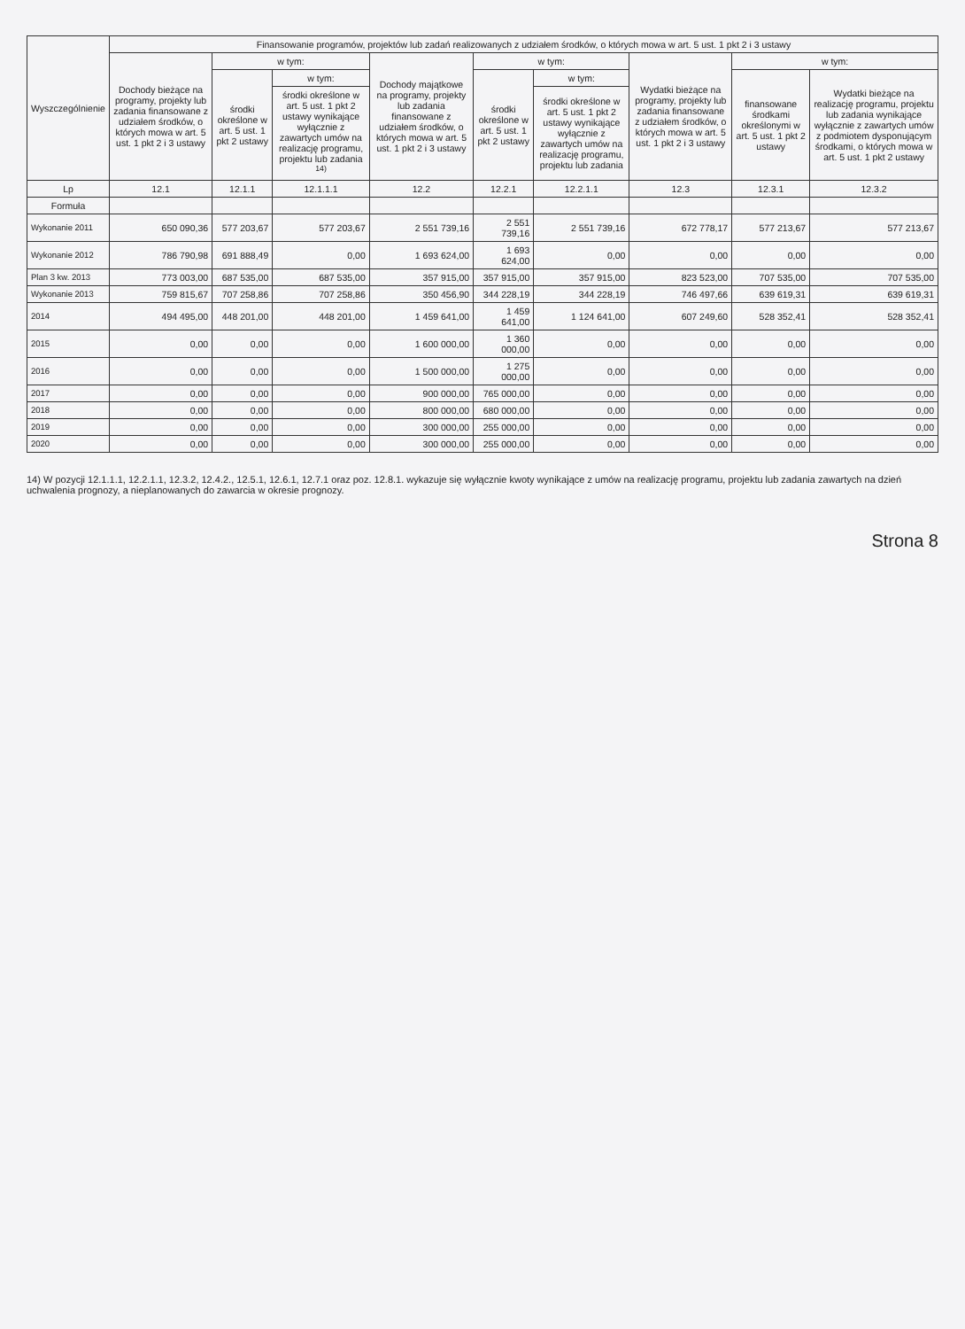| Wyszczególnienie | Finansowanie programów, projektów lub zadań realizowanych z udziałem środków, o których mowa w art. 5 ust. 1 pkt 2 i 3 ustawy | | | | | | | | |
| --- | --- | --- | --- | --- | --- | --- | --- | --- | --- |
| | Dochody bieżące na programy, projekty lub zadania finansowane z udziałem środków, o których mowa w art. 5 ust. 1 pkt 2 i 3 ustawy | w tym: | | Dochody majątkowe na programy, projekty lub zadania finansowane z udziałem środków, o których mowa w art. 5 ust. 1 pkt 2 i 3 ustawy | w tym: | | Wydatki bieżące na programy, projekty lub zadania finansowane z udziałem środków, o których mowa w art. 5 ust. 1 pkt 2 i 3 ustawy | w tym: | |
| | | środki określone w art. 5 ust. 1 pkt 2 ustawy | w tym: | | środki określone w art. 5 ust. 1 pkt 2 ustawy | w tym: | | finansowane środkami określonymi w art. 5 ust. 1 pkt 2 ustawy | Wydatki bieżące na realizację programu, projektu lub zadania wynikające wyłącznie z zawartych umów z podmiotem dysponującym środkami, o których mowa w art. 5 ust. 1 pkt 2 ustawy |
| | | | środki określone w art. 5 ust. 1 pkt 2 ustawy wynikające wyłącznie z zawartych umów na realizację programu, projektu lub zadania <sup>14)</sup> | | | środki określone w art. 5 ust. 1 pkt 2 ustawy wynikające wyłącznie z zawartych umów na realizację programu, projektu lub zadania | | | |
| Lp | 12.1 | 12.1.1 | 12.1.1.1 | 12.2 | 12.2.1 | 12.2.1.1 | 12.3 | 12.3.1 | 12.3.2 |
| Formuła | | | | | | | | | |
| Wykonanie 2011 | 650 090,36 | 577 203,67 | 577 203,67 | 2 551 739,16 | 2 551 739,16 | 2 551 739,16 | 672 778,17 | 577 213,67 | 577 213,67 |
| Wykonanie 2012 | 786 790,98 | 691 888,49 | 0,00 | 1 693 624,00 | 1 693 624,00 | 0,00 | 0,00 | 0,00 | 0,00 |
| Plan 3 kw. 2013 | 773 003,00 | 687 535,00 | 687 535,00 | 357 915,00 | 357 915,00 | 357 915,00 | 823 523,00 | 707 535,00 | 707 535,00 |
| Wykonanie 2013 | 759 815,67 | 707 258,86 | 707 258,86 | 350 456,90 | 344 228,19 | 344 228,19 | 746 497,66 | 639 619,31 | 639 619,31 |
| 2014 | 494 495,00 | 448 201,00 | 448 201,00 | 1 459 641,00 | 1 459 641,00 | 1 124 641,00 | 607 249,60 | 528 352,41 | 528 352,41 |
| 2015 | 0,00 | 0,00 | 0,00 | 1 600 000,00 | 1 360 000,00 | 0,00 | 0,00 | 0,00 | 0,00 |
| 2016 | 0,00 | 0,00 | 0,00 | 1 500 000,00 | 1 275 000,00 | 0,00 | 0,00 | 0,00 | 0,00 |
| 2017 | 0,00 | 0,00 | 0,00 | 900 000,00 | 765 000,00 | 0,00 | 0,00 | 0,00 | 0,00 |
| 2018 | 0,00 | 0,00 | 0,00 | 800 000,00 | 680 000,00 | 0,00 | 0,00 | 0,00 | 0,00 |
| 2019 | 0,00 | 0,00 | 0,00 | 300 000,00 | 255 000,00 | 0,00 | 0,00 | 0,00 | 0,00 |
| 2020 | 0,00 | 0,00 | 0,00 | 300 000,00 | 255 000,00 | 0,00 | 0,00 | 0,00 | 0,00 |
14) W pozycji 12.1.1.1, 12.2.1.1, 12.3.2, 12.4.2., 12.5.1, 12.6.1, 12.7.1 oraz poz. 12.8.1. wykazuje się wyłącznie kwoty wynikające z umów na realizację programu, projektu lub zadania zawartych na dzień uchwalenia prognozy, a nieplanowanych do zawarcia w okresie prognozy.
Strona 8